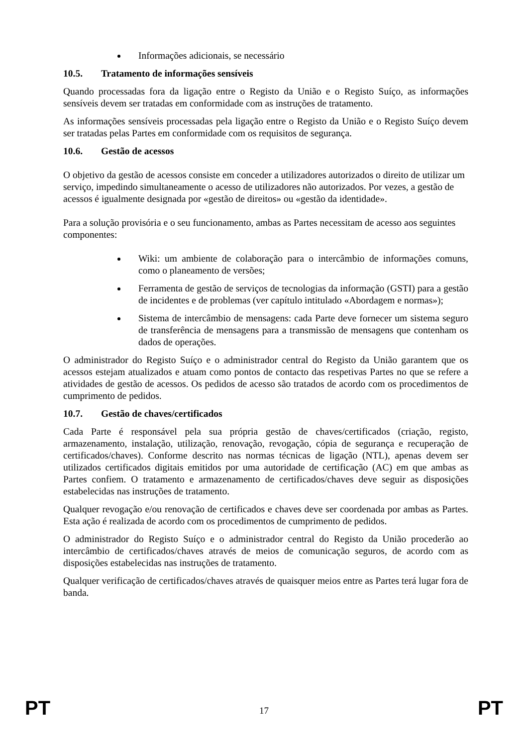Informações adicionais, se necessário
10.5. Tratamento de informações sensíveis
Quando processadas fora da ligação entre o Registo da União e o Registo Suíço, as informações sensíveis devem ser tratadas em conformidade com as instruções de tratamento.
As informações sensíveis processadas pela ligação entre o Registo da União e o Registo Suíço devem ser tratadas pelas Partes em conformidade com os requisitos de segurança.
10.6. Gestão de acessos
O objetivo da gestão de acessos consiste em conceder a utilizadores autorizados o direito de utilizar um serviço, impedindo simultaneamente o acesso de utilizadores não autorizados. Por vezes, a gestão de acessos é igualmente designada por «gestão de direitos» ou «gestão da identidade».
Para a solução provisória e o seu funcionamento, ambas as Partes necessitam de acesso aos seguintes componentes:
Wiki: um ambiente de colaboração para o intercâmbio de informações comuns, como o planeamento de versões;
Ferramenta de gestão de serviços de tecnologias da informação (GSTI) para a gestão de incidentes e de problemas (ver capítulo intitulado «Abordagem e normas»);
Sistema de intercâmbio de mensagens: cada Parte deve fornecer um sistema seguro de transferência de mensagens para a transmissão de mensagens que contenham os dados de operações.
O administrador do Registo Suíço e o administrador central do Registo da União garantem que os acessos estejam atualizados e atuam como pontos de contacto das respetivas Partes no que se refere a atividades de gestão de acessos. Os pedidos de acesso são tratados de acordo com os procedimentos de cumprimento de pedidos.
10.7. Gestão de chaves/certificados
Cada Parte é responsável pela sua própria gestão de chaves/certificados (criação, registo, armazenamento, instalação, utilização, renovação, revogação, cópia de segurança e recuperação de certificados/chaves). Conforme descrito nas normas técnicas de ligação (NTL), apenas devem ser utilizados certificados digitais emitidos por uma autoridade de certificação (AC) em que ambas as Partes confiem. O tratamento e armazenamento de certificados/chaves deve seguir as disposições estabelecidas nas instruções de tratamento.
Qualquer revogação e/ou renovação de certificados e chaves deve ser coordenada por ambas as Partes. Esta ação é realizada de acordo com os procedimentos de cumprimento de pedidos.
O administrador do Registo Suíço e o administrador central do Registo da União procederão ao intercâmbio de certificados/chaves através de meios de comunicação seguros, de acordo com as disposições estabelecidas nas instruções de tratamento.
Qualquer verificação de certificados/chaves através de quaisquer meios entre as Partes terá lugar fora de banda.
PT 17 PT